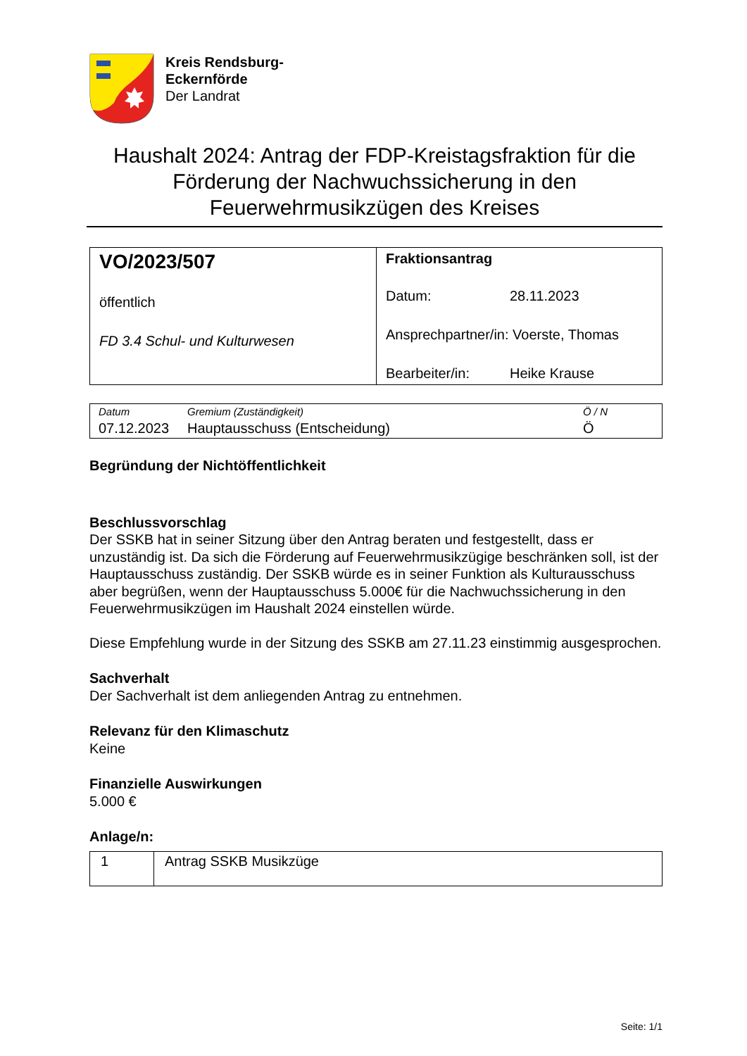Kreis Rendsburg-
Eckernförde
Der Landrat
Haushalt 2024: Antrag der FDP-Kreistagsfraktion für die Förderung der Nachwuchssicherung in den Feuerwehrmusikzügen des Kreises
| VO/2023/507 öffentlich FD 3.4 Schul- und Kulturwesen | Fraktionsantrag Datum: 28.11.2023 Ansprechpartner/in: Voerste, Thomas Bearbeiter/in: Heike Krause |
| Datum | Gremium (Zuständigkeit) | Ö / N |
| 07.12.2023 | Hauptausschuss (Entscheidung) | Ö |
Begründung der Nichtöffentlichkeit
Beschlussvorschlag
Der SSKB hat in seiner Sitzung über den Antrag beraten und festgestellt, dass er unzuständig ist. Da sich die Förderung auf Feuerwehrmusikzügige beschränken soll, ist der Hauptausschuss zuständig. Der SSKB würde es in seiner Funktion als Kulturausschuss aber begrüßen, wenn der Hauptausschuss 5.000€ für die Nachwuchssicherung in den Feuerwehrmusikzügen im Haushalt 2024 einstellen würde.
Diese Empfehlung wurde in der Sitzung des SSKB am 27.11.23 einstimmig ausgesprochen.
Sachverhalt
Der Sachverhalt ist dem anliegenden Antrag zu entnehmen.
Relevanz für den Klimaschutz
Keine
Finanzielle Auswirkungen
5.000 €
Anlage/n:
| 1 | Antrag SSKB Musikzüge |
Seite: 1/1